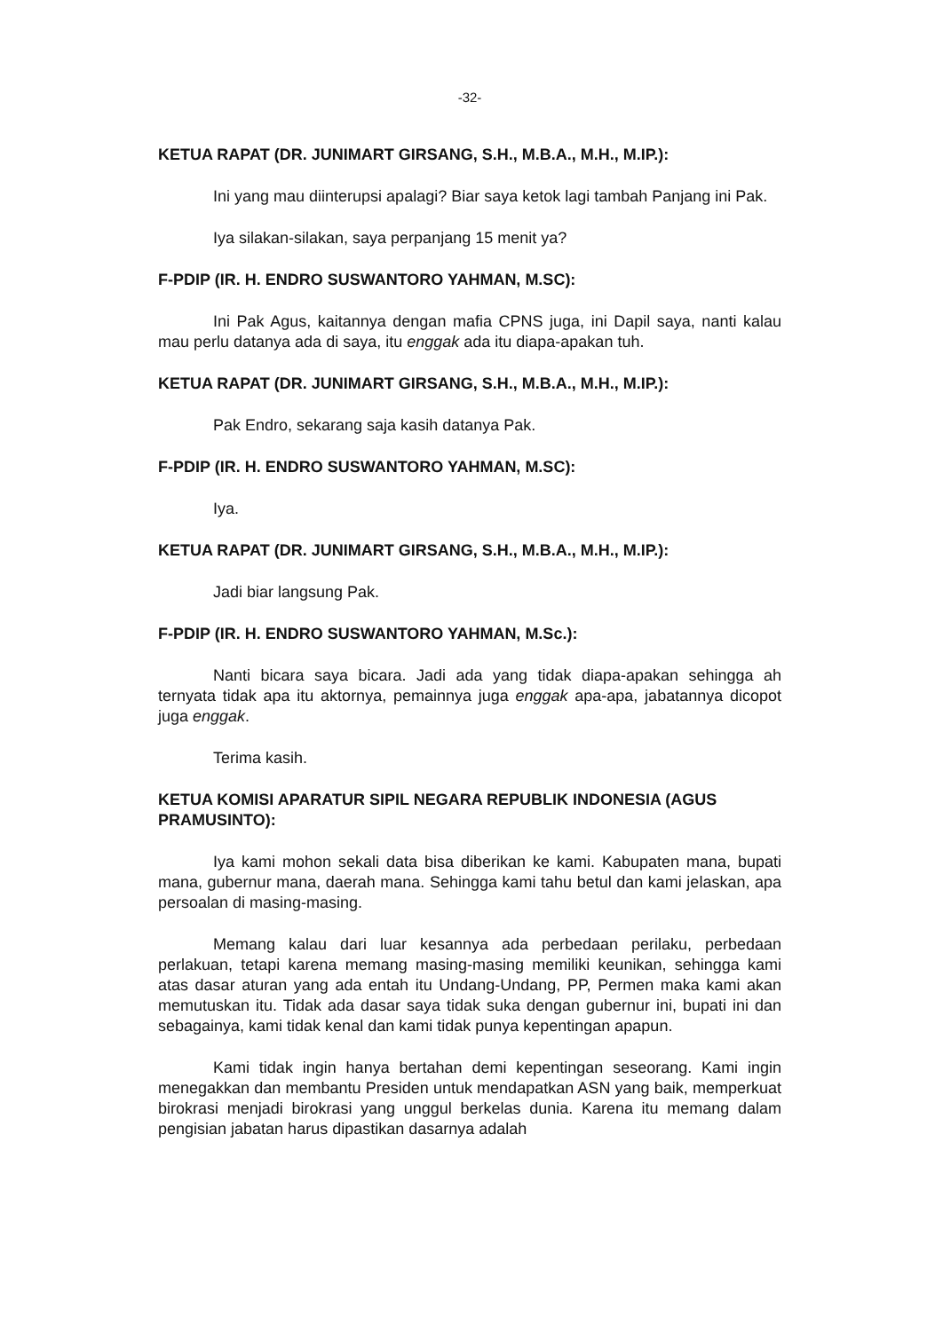-32-
KETUA RAPAT (DR. JUNIMART GIRSANG, S.H., M.B.A., M.H., M.IP.):
Ini yang mau diinterupsi apalagi? Biar saya ketok lagi tambah Panjang ini Pak.
Iya silakan-silakan, saya perpanjang 15 menit ya?
F-PDIP (IR. H. ENDRO SUSWANTORO YAHMAN, M.SC):
Ini Pak Agus, kaitannya dengan mafia CPNS juga, ini Dapil saya, nanti kalau mau perlu datanya ada di saya, itu enggak ada itu diapa-apakan tuh.
KETUA RAPAT (DR. JUNIMART GIRSANG, S.H., M.B.A., M.H., M.IP.):
Pak Endro, sekarang saja kasih datanya Pak.
F-PDIP (IR. H. ENDRO SUSWANTORO YAHMAN, M.SC):
Iya.
KETUA RAPAT (DR. JUNIMART GIRSANG, S.H., M.B.A., M.H., M.IP.):
Jadi biar langsung Pak.
F-PDIP (IR. H. ENDRO SUSWANTORO YAHMAN, M.Sc.):
Nanti bicara saya bicara. Jadi ada yang tidak diapa-apakan sehingga ah ternyata tidak apa itu aktornya, pemainnya juga enggak apa-apa, jabatannya dicopot juga enggak.
Terima kasih.
KETUA KOMISI APARATUR SIPIL NEGARA REPUBLIK INDONESIA (AGUS PRAMUSINTO):
Iya kami mohon sekali data bisa diberikan ke kami. Kabupaten mana, bupati mana, gubernur mana, daerah mana. Sehingga kami tahu betul dan kami jelaskan, apa persoalan di masing-masing.
Memang kalau dari luar kesannya ada perbedaan perilaku, perbedaan perlakuan, tetapi karena memang masing-masing memiliki keunikan, sehingga kami atas dasar aturan yang ada entah itu Undang-Undang, PP, Permen maka kami akan memutuskan itu. Tidak ada dasar saya tidak suka dengan gubernur ini, bupati ini dan sebagainya, kami tidak kenal dan kami tidak punya kepentingan apapun.
Kami tidak ingin hanya bertahan demi kepentingan seseorang. Kami ingin menegakkan dan membantu Presiden untuk mendapatkan ASN yang baik, memperkuat birokrasi menjadi birokrasi yang unggul berkelas dunia. Karena itu memang dalam pengisian jabatan harus dipastikan dasarnya adalah